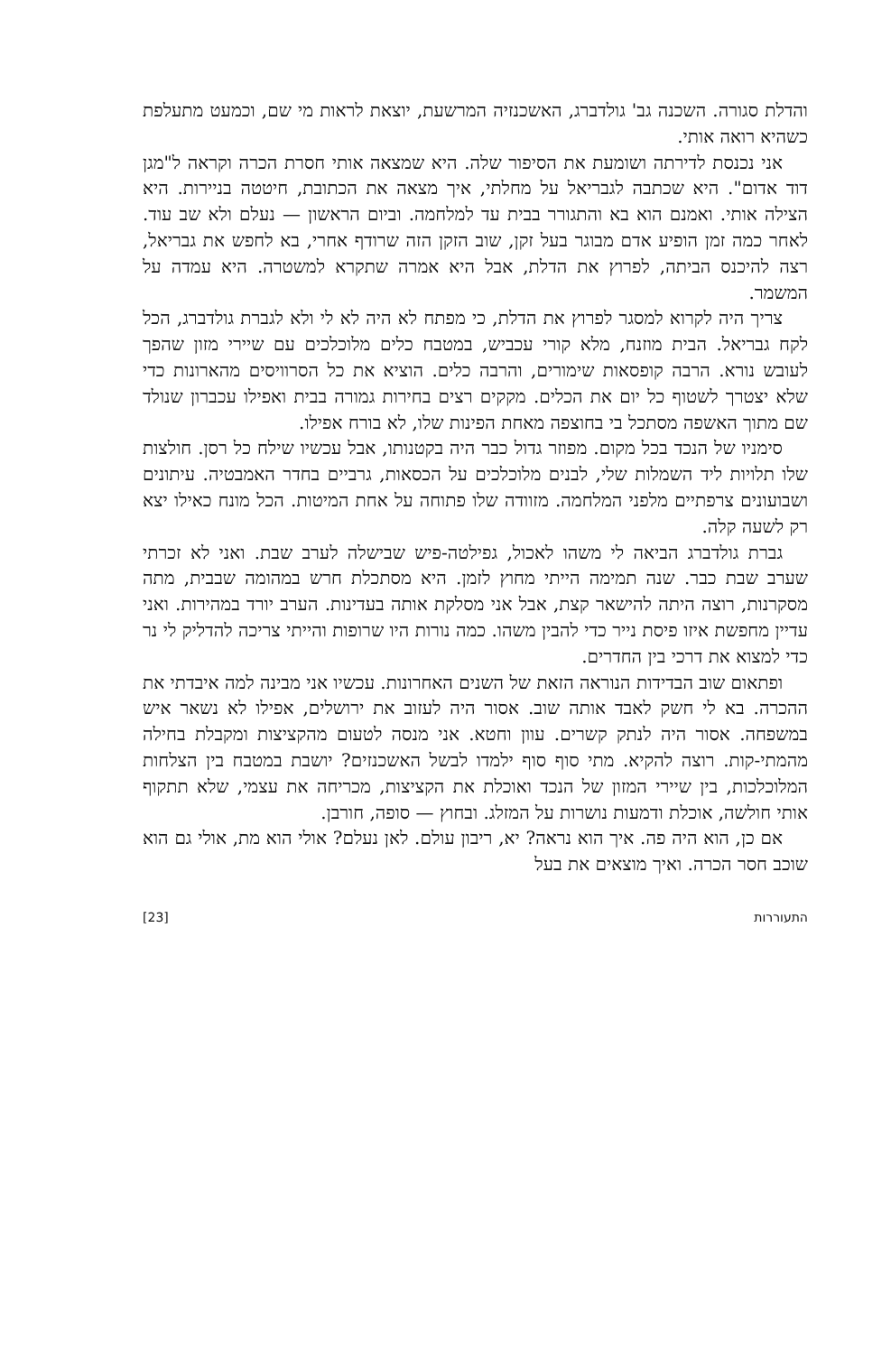והדלת סגורה. השכנה גב' גולדברג, האשכנזיה המרשעת, יוצאת לראות מי שם, וכמעט מתעלפת כשהיא רואה אותי.
אני נכנסת לדירתה ושומעת את הסיפור שלה. היא שמצאה אותי חסרת הכרה וקראה ל"מגן דוד אדום". היא שכתבה לגבריאל על מחלתי, איך מצאה את הכתובת, חיטטה בניירות. היא הצילה אותי. ואמנם הוא בא והתגורר בבית עד למלחמה. וביום הראשון — נעלם ולא שב עוד. לאחר כמה זמן הופיע אדם מבוגר בעל זקן, שוב הזקן הזה שרודף אחרי, בא לחפש את גבריאל, רצה להיכנס הביתה, לפרוץ את הדלת, אבל היא אמרה שתקרא למשטרה. היא עמדה על המשמר.
צריך היה לקרוא למסגר לפרוץ את הדלת, כי מפתח לא היה לא לי ולא לגברת גולדברג, הכל לקח גבריאל. הבית מוזנח, מלא קורי עכביש, במטבח כלים מלוכלכים עם שיירי מזון שהפך לעובש נורא. הרבה קופסאות שימורים, והרבה כלים. הוציא את כל הסרוויסים מהארונות כדי שלא יצטרך לשטוף כל יום את הכלים. מקקים רצים בחירות גמורה בבית ואפילו עכברון שנולד שם מתוך האשפה מסתכל בי בחוצפה מאחת הפינות שלו, לא בורח אפילו.
סימניו של הנכד בכל מקום. מפוזר גדול כבר היה בקטנותו, אבל עכשיו שילח כל רסן. חולצות שלו תלויות ליד השמלות שלי, לבנים מלוכלכים על הכסאות, גרביים בחדר האמבטיה. עיתונים ושבועונים צרפתיים מלפני המלחמה. מזוודה שלו פתוחה על אחת המיטות. הכל מונח כאילו יצא רק לשעה קלה.
גברת גולדברג הביאה לי משהו לאכול, גפילטה-פיש שבישלה לערב שבת. ואני לא זכרתי שערב שבת כבר. שנה תמימה הייתי מחוץ לזמן. היא מסתכלת חרש במהומה שבבית, מתה מסקרנות, רוצה היתה להישאר קצת, אבל אני מסלקת אותה בעדינות. הערב יורד במהירות. ואני עדיין מחפשת איזו פיסת נייר כדי להבין משהו. כמה נורות היו שרופות והייתי צריכה להדליק לי נר כדי למצוא את דרכי בין החדרים.
ופתאום שוב הבדידות הנוראה הזאת של השנים האחרונות. עכשיו אני מבינה למה איבדתי את ההכרה. בא לי חשק לאבד אותה שוב. אסור היה לעזוב את ירושלים, אפילו לא נשאר איש במשפחה. אסור היה לנתק קשרים. עוון וחטא. אני מנסה לטעום מהקציצות ומקבלת בחילה מהמתי-קות. רוצה להקיא. מתי סוף סוף ילמדו לבשל האשכנזים? יושבת במטבח בין הצלחות המלוכלכות, בין שיירי המזון של הנכד ואוכלת את הקציצות, מכריחה את עצמי, שלא תתקוף אותי חולשה, אוכלת ודמעות נושרות על המזלג. ובחוץ — סופה, חורבן.
אם כן, הוא היה פה. איך הוא נראה? יא, ריבון עולם. לאן נעלם? אולי הוא מת, אולי גם הוא שוכב חסר הכרה. ואיך מוצאים את בעל
התעוררות [23]